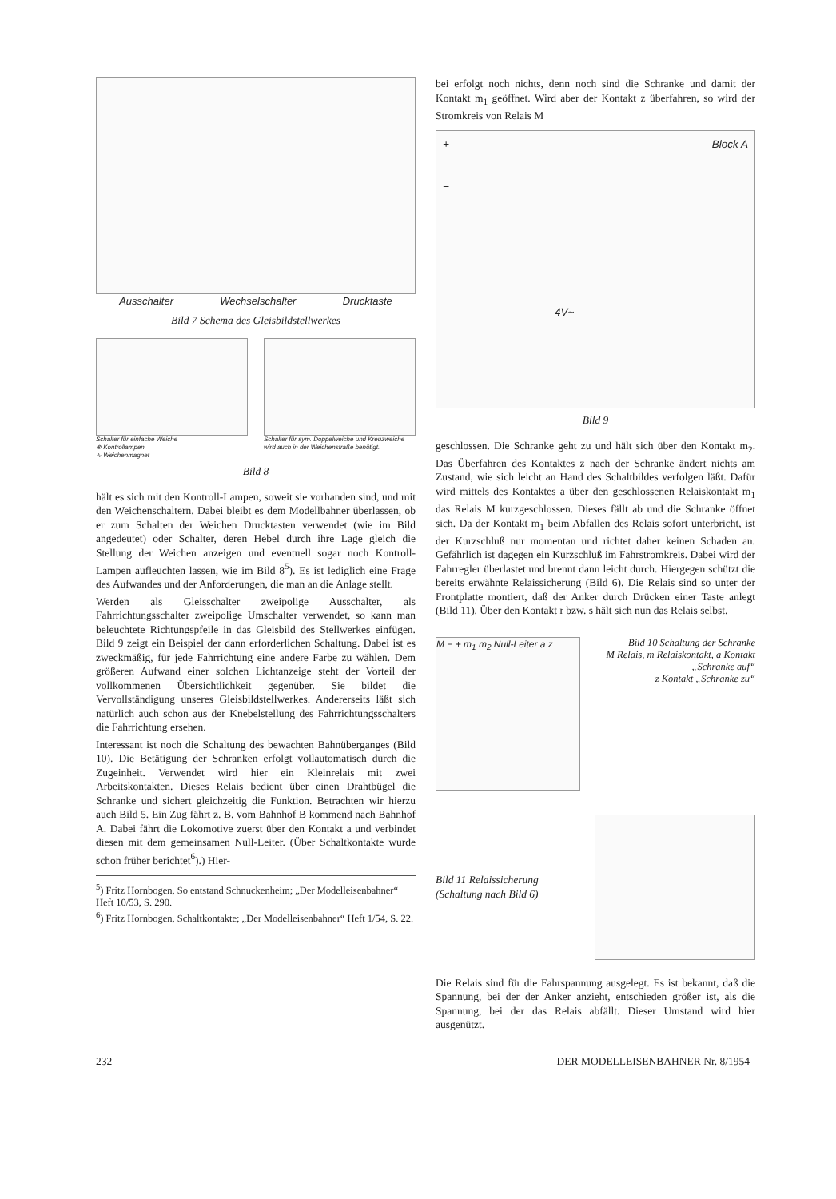Ausschalter Wechselschalter Drucktaste
Bild 7 Schema des Gleisbildstellwerkes
Schalter für einfache Weiche
⊗ Kontrollampen
∿ Weichenmagnet
Schalter für sym. Doppelweiche und Kreuzweiche wird auch in der Weichenstraße benötigt.
Bild 8
hält es sich mit den Kontroll-Lampen, soweit sie vorhanden sind, und mit den Weichenschaltern. Dabei bleibt es dem Modellbahner überlassen, ob er zum Schalten der Weichen Drucktasten verwendet (wie im Bild angedeutet) oder Schalter, deren Hebel durch ihre Lage gleich die Stellung der Weichen anzeigen und eventuell sogar noch Kontroll-Lampen aufleuchten lassen, wie im Bild 8<sup>5</sup>). Es ist lediglich eine Frage des Aufwandes und der Anforderungen, die man an die Anlage stellt.
Werden als Gleisschalter zweipolige Ausschalter, als Fahrrichtungsschalter zweipolige Umschalter verwendet, so kann man beleuchtete Richtungspfeile in das Gleisbild des Stellwerkes einfügen. Bild 9 zeigt ein Beispiel der dann erforderlichen Schaltung. Dabei ist es zweckmäßig, für jede Fahrrichtung eine andere Farbe zu wählen. Dem größeren Aufwand einer solchen Lichtanzeige steht der Vorteil der vollkommenen Übersichtlichkeit gegenüber. Sie bildet die Vervollständigung unseres Gleisbildstellwerkes. Andererseits läßt sich natürlich auch schon aus der Knebelstellung des Fahrrichtungsschalters die Fahrrichtung ersehen.
Interessant ist noch die Schaltung des bewachten Bahnüberganges (Bild 10). Die Betätigung der Schranken erfolgt vollautomatisch durch die Zugeinheit. Verwendet wird hier ein Kleinrelais mit zwei Arbeitskontakten. Dieses Relais bedient über einen Drahtbügel die Schranke und sichert gleichzeitig die Funktion. Betrachten wir hierzu auch Bild 5. Ein Zug fährt z. B. vom Bahnhof B kommend nach Bahnhof A. Dabei fährt die Lokomotive zuerst über den Kontakt a und verbindet diesen mit dem gemeinsamen Null-Leiter. (Über Schaltkontakte wurde schon früher berichtet<sup>6</sup>).) Hier-
<sup>5</sup>) Fritz Hornbogen, So entstand Schnuckenheim; „Der Modelleisenbahner“ Heft 10/53, S. 290.
<sup>6</sup>) Fritz Hornbogen, Schaltkontakte; „Der Modelleisenbahner“ Heft 1/54, S. 22.
bei erfolgt noch nichts, denn noch sind die Schranke und damit der Kontakt m<sub>1</sub> geöffnet. Wird aber der Kontakt z überfahren, so wird der Stromkreis von Relais M
+ Block A
−
4V~
Bild 9
geschlossen. Die Schranke geht zu und hält sich über den Kontakt m<sub>2</sub>. Das Überfahren des Kontaktes z nach der Schranke ändert nichts am Zustand, wie sich leicht an Hand des Schaltbildes verfolgen läßt. Dafür wird mittels des Kontaktes a über den geschlossenen Relaiskontakt m<sub>1</sub> das Relais M kurzgeschlossen. Dieses fällt ab und die Schranke öffnet sich. Da der Kontakt m<sub>1</sub> beim Abfallen des Relais sofort unterbricht, ist der Kurzschluß nur momentan und richtet daher keinen Schaden an. Gefährlich ist dagegen ein Kurzschluß im Fahrstromkreis. Dabei wird der Fahrregler überlastet und brennt dann leicht durch. Hiergegen schützt die bereits erwähnte Relaissicherung (Bild 6). Die Relais sind so unter der Frontplatte montiert, daß der Anker durch Drücken einer Taste anlegt (Bild 11). Über den Kontakt r bzw. s hält sich nun das Relais selbst.
M − + m<sub>1</sub> m<sub>2</sub> Null-Leiter a z
Bild 10 Schaltung der Schranke
M Relais, m Relaiskontakt, a Kontakt „Schranke auf“
z Kontakt „Schranke zu“
Bild 11 Relaissicherung (Schaltung nach Bild 6)
Die Relais sind für die Fahrspannung ausgelegt. Es ist bekannt, daß die Spannung, bei der der Anker anzieht, entschieden größer ist, als die Spannung, bei der das Relais abfällt. Dieser Umstand wird hier ausgenützt.
232 DER MODELLEISENBAHNER Nr. 8/1954